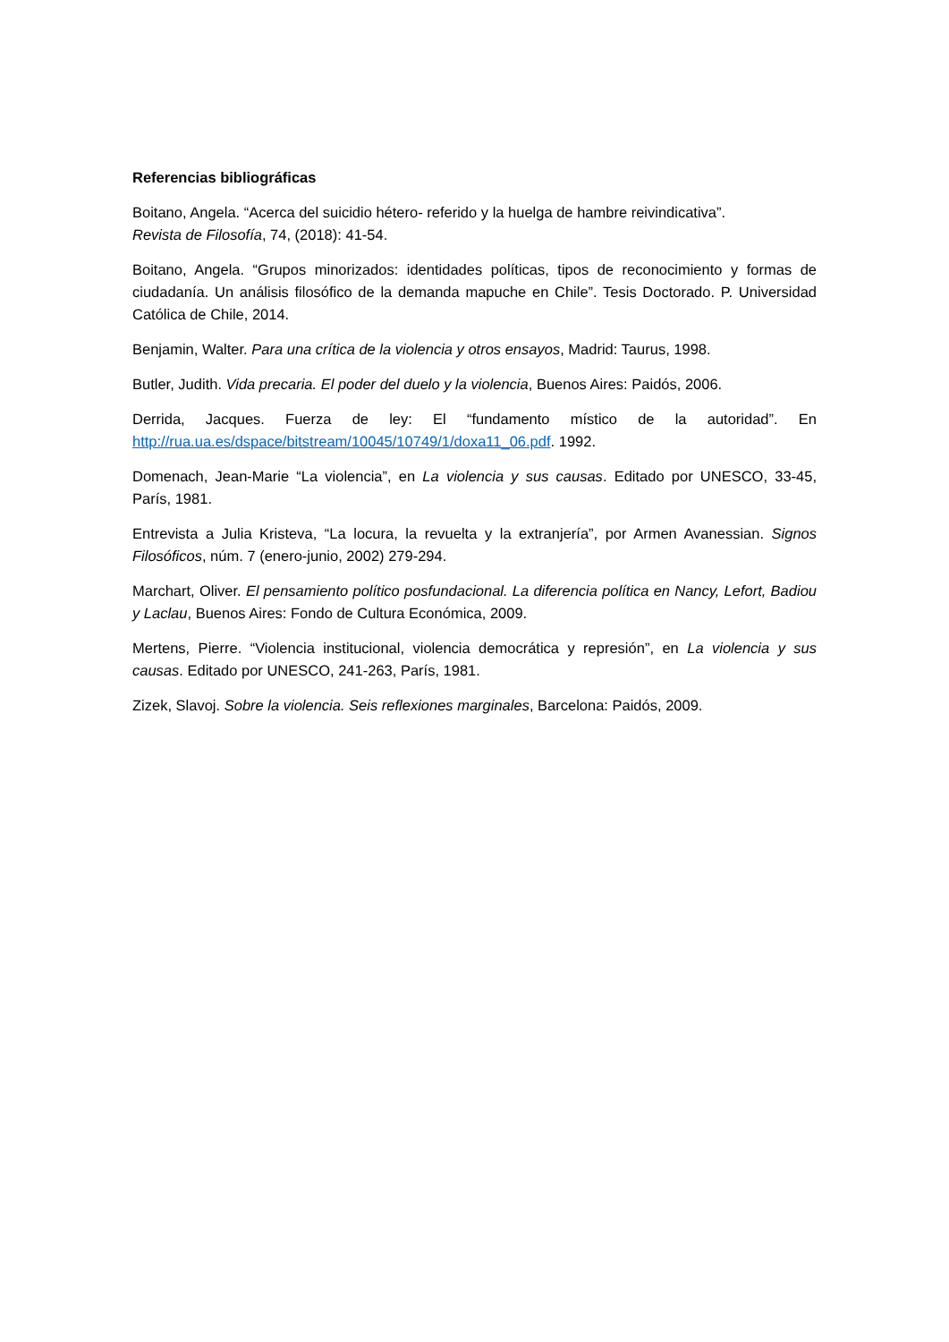Referencias bibliográficas
Boitano, Angela. “Acerca del suicidio hétero- referido y la huelga de hambre reivindicativa”.
Revista de Filosofía, 74, (2018): 41-54.
Boitano, Angela. “Grupos minorizados: identidades políticas, tipos de reconocimiento y formas de ciudadanía. Un análisis filosófico de la demanda mapuche en Chile”. Tesis Doctorado. P. Universidad Católica de Chile, 2014.
Benjamin, Walter. Para una crítica de la violencia y otros ensayos, Madrid: Taurus, 1998.
Butler, Judith. Vida precaria. El poder del duelo y la violencia, Buenos Aires: Paidós, 2006.
Derrida, Jacques. Fuerza de ley: El “fundamento místico de la autoridad”. En http://rua.ua.es/dspace/bitstream/10045/10749/1/doxa11_06.pdf. 1992.
Domenach, Jean-Marie “La violencia”, en La violencia y sus causas. Editado por UNESCO, 33-45, París, 1981.
Entrevista a Julia Kristeva, “La locura, la revuelta y la extranjería”, por Armen Avanessian. Signos Filosóficos, núm. 7 (enero-junio, 2002) 279-294.
Marchart, Oliver. El pensamiento político posfundacional. La diferencia política en Nancy, Lefort, Badiou y Laclau, Buenos Aires: Fondo de Cultura Económica, 2009.
Mertens, Pierre. “Violencia institucional, violencia democrática y represión”, en La violencia y sus causas. Editado por UNESCO, 241-263, París, 1981.
Zizek, Slavoj. Sobre la violencia. Seis reflexiones marginales, Barcelona: Paidós, 2009.